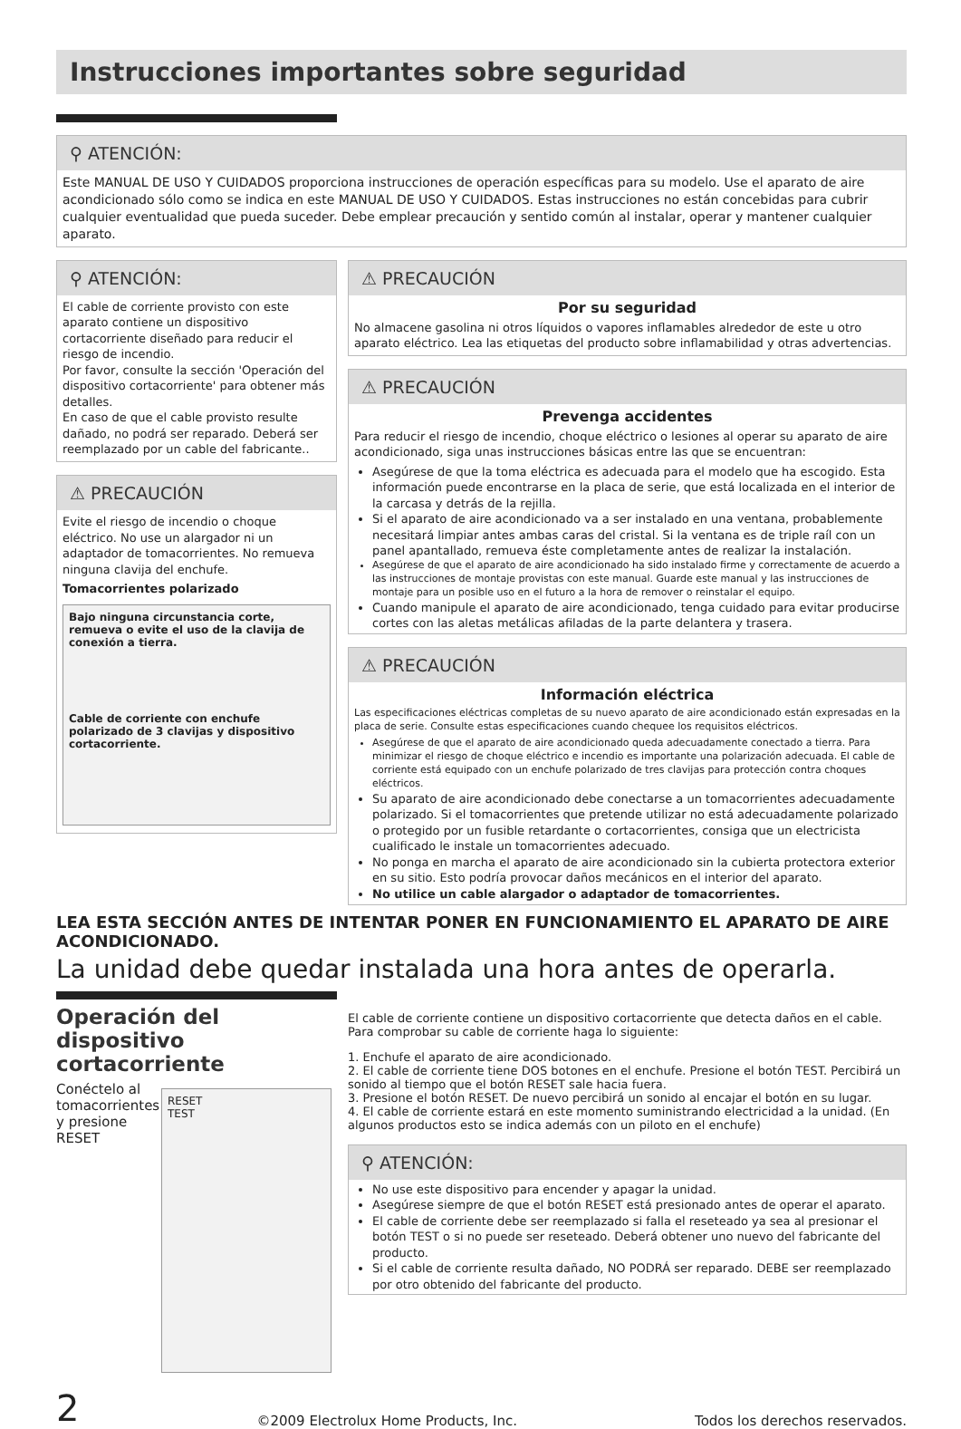Instrucciones importantes sobre seguridad
⚲ ATENCIÓN:
Este MANUAL DE USO Y CUIDADOS proporciona instrucciones de operación específicas para su modelo. Use el aparato de aire acondicionado sólo como se indica en este MANUAL DE USO Y CUIDADOS. Estas instrucciones no están concebidas para cubrir cualquier eventualidad que pueda suceder. Debe emplear precaución y sentido común al instalar, operar y mantener cualquier aparato.
⚲ ATENCIÓN:
El cable de corriente provisto con este aparato contiene un dispositivo cortacorriente diseñado para reducir el riesgo de incendio.
Por favor, consulte la sección 'Operación del dispositivo cortacorriente' para obtener más detalles.
En caso de que el cable provisto resulte dañado, no podrá ser reparado. Deberá ser reemplazado por un cable del fabricante..
⚠ PRECAUCIÓN
Evite el riesgo de incendio o choque eléctrico. No use un alargador ni un adaptador de tomacorrientes. No remueva ninguna clavija del enchufe.
Tomacorrientes polarizado
Bajo ninguna circunstancia corte, remueva o evite el uso de la clavija de conexión a tierra.
Cable de corriente con enchufe polarizado de 3 clavijas y dispositivo cortacorriente.
⚠ PRECAUCIÓN
Por su seguridad
No almacene gasolina ni otros líquidos o vapores inflamables alrededor de este u otro aparato eléctrico. Lea las etiquetas del producto sobre inflamabilidad y otras advertencias.
⚠ PRECAUCIÓN
Prevenga accidentes
Para reducir el riesgo de incendio, choque eléctrico o lesiones al operar su aparato de aire acondicionado, siga unas instrucciones básicas entre las que se encuentran:
Asegúrese de que la toma eléctrica es adecuada para el modelo que ha escogido. Esta información puede encontrarse en la placa de serie, que está localizada en el interior de la carcasa y detrás de la rejilla.
Si el aparato de aire acondicionado va a ser instalado en una ventana, probablemente necesitará limpiar antes ambas caras del cristal. Si la ventana es de triple raíl con un panel apantallado, remueva éste completamente antes de realizar la instalación.
Asegúrese de que el aparato de aire acondicionado ha sido instalado firme y correctamente de acuerdo a las instrucciones de montaje provistas con este manual. Guarde este manual y las instrucciones de montaje para un posible uso en el futuro a la hora de remover o reinstalar el equipo.
Cuando manipule el aparato de aire acondicionado, tenga cuidado para evitar producirse cortes con las aletas metálicas afiladas de la parte delantera y trasera.
⚠ PRECAUCIÓN
Información eléctrica
Las especificaciones eléctricas completas de su nuevo aparato de aire acondicionado están expresadas en la placa de serie. Consulte estas especificaciones cuando chequee los requisitos eléctricos.
Asegúrese de que el aparato de aire acondicionado queda adecuadamente conectado a tierra. Para minimizar el riesgo de choque eléctrico e incendio es importante una polarización adecuada. El cable de corriente está equipado con un enchufe polarizado de tres clavijas para protección contra choques eléctricos.
Su aparato de aire acondicionado debe conectarse a un tomacorrientes adecuadamente polarizado. Si el tomacorrientes que pretende utilizar no está adecuadamente polarizado o protegido por un fusible retardante o cortacorrientes, consiga que un electricista cualificado le instale un tomacorrientes adecuado.
No ponga en marcha el aparato de aire acondicionado sin la cubierta protectora exterior en su sitio. Esto podría provocar daños mecánicos en el interior del aparato.
No utilice un cable alargador o adaptador de tomacorrientes.
LEA ESTA SECCIÓN ANTES DE INTENTAR PONER EN FUNCIONAMIENTO EL APARATO DE AIRE ACONDICIONADO.
La unidad debe quedar instalada una hora antes de operarla.
Operación del dispositivo cortacorriente
Conéctelo al tomacorrientes y presione RESET
RESET
TEST
El cable de corriente contiene un dispositivo cortacorriente que detecta daños en el cable. Para comprobar su cable de corriente haga lo siguiente:
1. Enchufe el aparato de aire acondicionado.
2. El cable de corriente tiene DOS botones en el enchufe. Presione el botón TEST. Percibirá un sonido al tiempo que el botón RESET sale hacia fuera.
3. Presione el botón RESET. De nuevo percibirá un sonido al encajar el botón en su lugar.
4. El cable de corriente estará en este momento suministrando electricidad a la unidad. (En algunos productos esto se indica además con un piloto en el enchufe)
⚲ ATENCIÓN:
No use este dispositivo para encender y apagar la unidad.
Asegúrese siempre de que el botón RESET está presionado antes de operar el aparato.
El cable de corriente debe ser reemplazado si falla el reseteado ya sea al presionar el botón TEST o si no puede ser reseteado. Deberá obtener uno nuevo del fabricante del producto.
Si el cable de corriente resulta dañado, NO PODRÁ ser reparado. DEBE ser reemplazado por otro obtenido del fabricante del producto.
2 ©2009 Electrolux Home Products, Inc. Todos los derechos reservados.